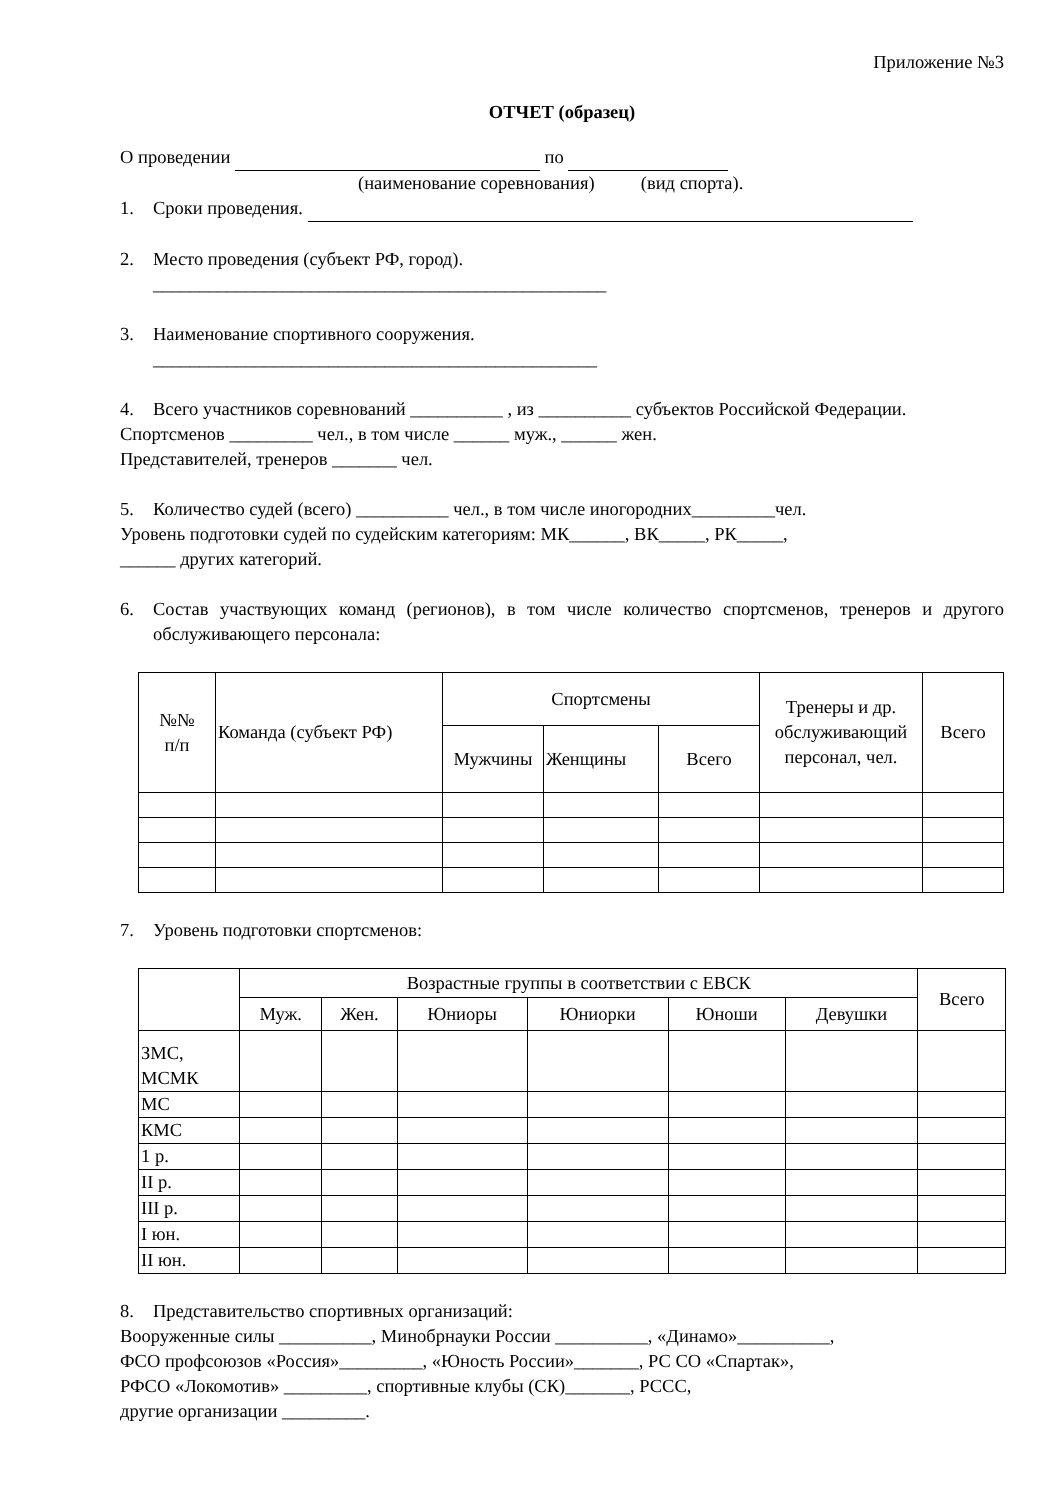Приложение №3
ОТЧЕТ (образец)
О проведении по
(наименование соревнования) (вид спорта).
1. Сроки проведения.
2. Место проведения (субъект РФ, город).
_________________________________________________
3. Наименование спортивного сооружения.
________________________________________________
4. Всего участников соревнований __________ , из __________ субъектов Российской Федерации.
Спортсменов _________ чел., в том числе ______ муж., ______ жен.
Представителей, тренеров _______ чел.
5. Количество судей (всего) __________ чел., в том числе иногородних_________чел.
Уровень подготовки судей по судейским категориям: МК______, ВК_____, РК_____,
______ других категорий.
6. Состав участвующих команд (регионов), в том числе количество спортсменов, тренеров и другого обслуживающего персонала:
| №№ п/п | Команда (субъект РФ) | Спортсмены | | | Тренеры и др. обслуживающий персонал, чел. | Всего |
| --- | --- | --- | --- | --- | --- | --- |
| | | Мужчины | Женщины | Всего | | |
7. Уровень подготовки спортсменов:
| | Возрастные группы в соответствии с ЕВСК | | | | | | Всего |
| --- | --- | --- | --- | --- | --- | --- | --- |
| | Муж. | Жен. | Юниоры | Юниорки | Юноши | Девушки | |
| ЗМС, МСМК | | | | | | | |
| МС | | | | | | | |
| КМС | | | | | | | |
| 1 р. | | | | | | | |
| II р. | | | | | | | |
| III р. | | | | | | | |
| I юн. | | | | | | | |
| II юн. | | | | | | | |
8. Представительство спортивных организаций:
Вооруженные силы __________, Минобрнауки России __________, «Динамо»__________,
ФСО профсоюзов «Россия»_________, «Юность России»_______, РС СО «Спартак»,
РФСО «Локомотив» _________, спортивные клубы (СК)_______, РССС,
другие организации _________.